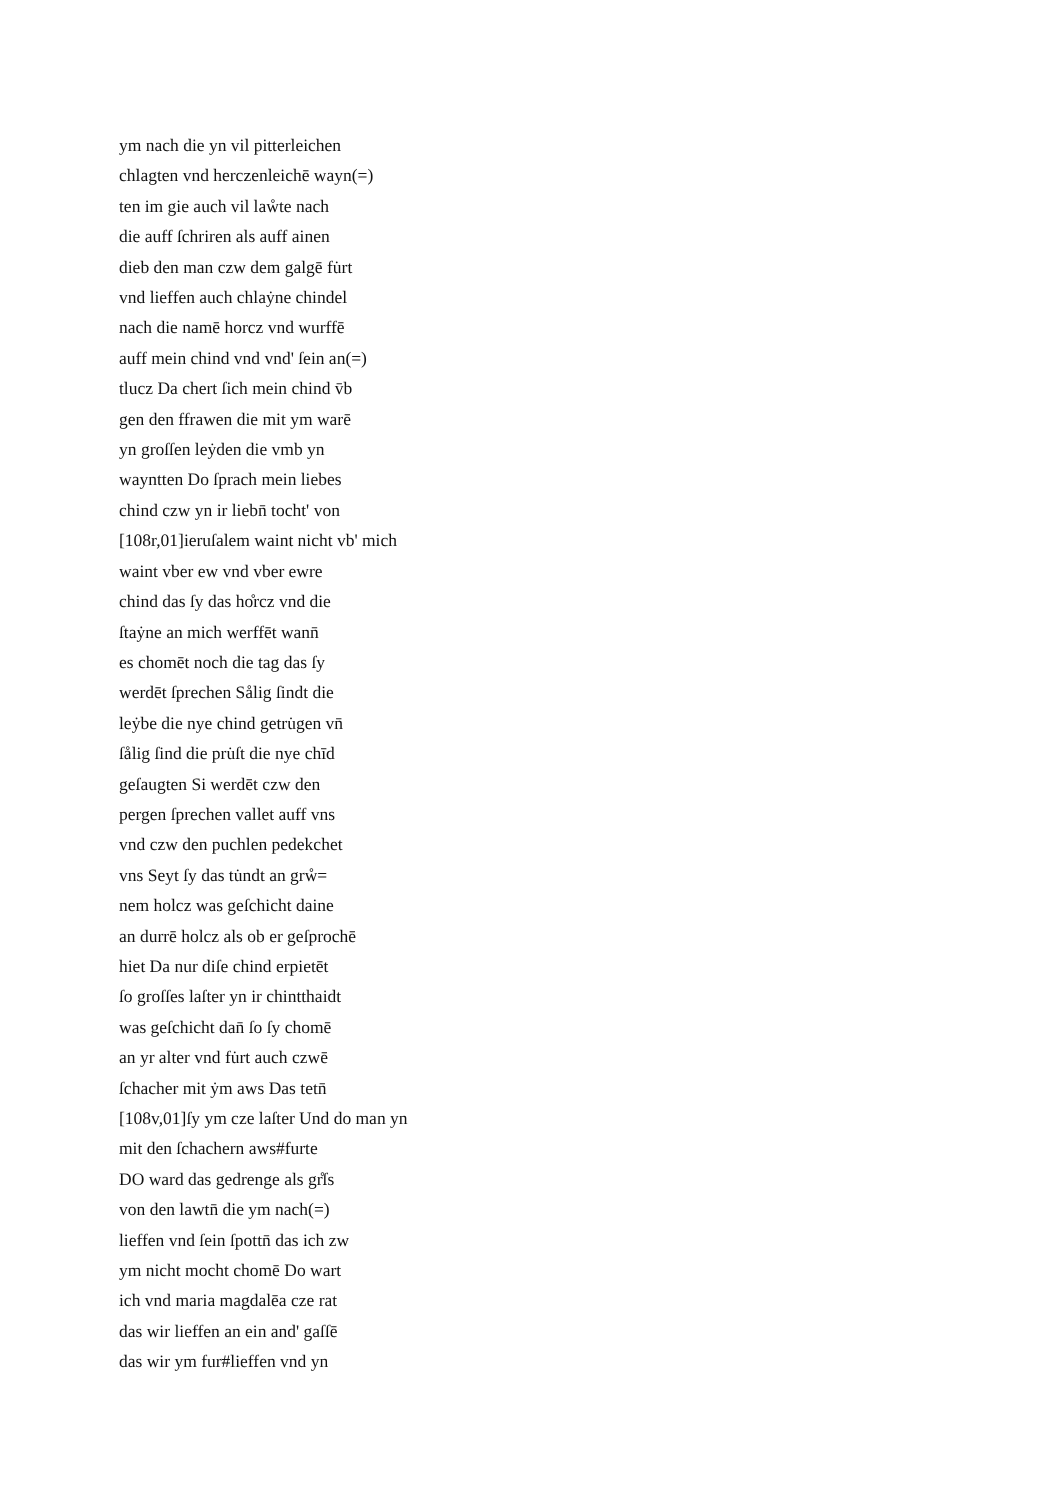ym nach die yn vil pitterleichen
chlagten vnd herczenleichē wayn(=)
ten im gie auch vil laẘte nach
die auff ſchriren als auff ainen
dieb den man czw dem galgē fu̇rt
vnd lieffen auch chlaẏne chindel
nach die namē horcz vnd wurffē
auff mein chind vnd vnd' ſein an(=)
tlucz Da chert ſich mein chind v̄b
gen den ffrawen die mit ym warē
yn groſſen leẏden die vmb yn
wayntten Do ſprach mein liebes
chind czw yn ir liebn̄ tocht' von
[108r,01]ieruſalem waint nicht vb' mich
waint vber ew vnd vber ewre
chind das ſy das ho̊rcz vnd die
ſtaẏne an mich werffēt wann̄
es chomēt noch die tag das ſy
werdēt ſprechen Sålig ſindt die
leẏbe die nye chind getru̇gen vn̄
ſålig ſind die pru̇ſt die nye chīd
geſaugten Si werdēt czw den
pergen ſprechen vallet auff vns
vnd czw den puchlen pedekchet
vns Seyt ſy das tu̇ndt an grẘ=
nem holcz was geſchicht daine
an durrē holcz als ob er geſprochē
hiet Da nur diſe chind erpietēt
ſo groſſes laſter yn ir chintthaidt
was geſchicht dan̄ ſo ſy chomē
an yr alter vnd fu̇rt auch czwē
ſchacher mit ẏm aws Das tetn̄
[108v,01]ſy ym cze laſter Und do man yn
mit den ſchachern aws#furte
DO ward das gedrenge als gr̊ſs
von den lawtn̄ die ym nach(=)
lieffen vnd ſein ſpottn̄ das ich zw
ym nicht mocht chomē Do wart
ich vnd maria magdalēa cze rat
das wir lieffen an ein and' gaſſē
das wir ym fur#lieffen vnd yn